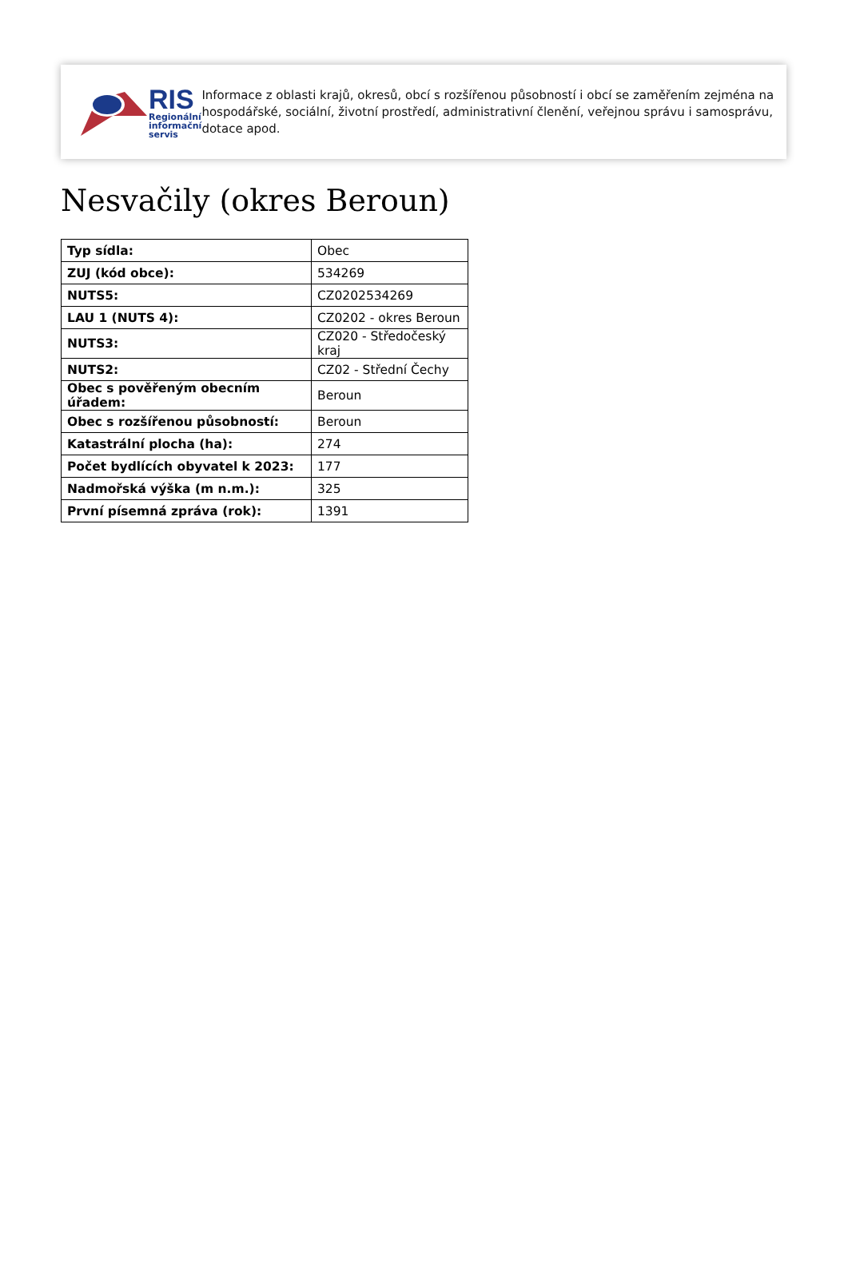RIS
Regionální
informační
servis
Informace z oblasti krajů, okresů, obcí s rozšířenou působností i obcí se zaměřením zejména na hospodářské, sociální, životní prostředí, administrativní členění, veřejnou správu i samosprávu, dotace apod.
Nesvačily (okres Beroun)
| Typ sídla: | Obec |
| ZUJ (kód obce): | 534269 |
| NUTS5: | CZ0202534269 |
| LAU 1 (NUTS 4): | CZ0202 - okres Beroun |
| NUTS3: | CZ020 - Středočeský kraj |
| NUTS2: | CZ02 - Střední Čechy |
| Obec s pověřeným obecním úřadem: | Beroun |
| Obec s rozšířenou působností: | Beroun |
| Katastrální plocha (ha): | 274 |
| Počet bydlících obyvatel k 2023: | 177 |
| Nadmořská výška (m n.m.): | 325 |
| První písemná zpráva (rok): | 1391 |